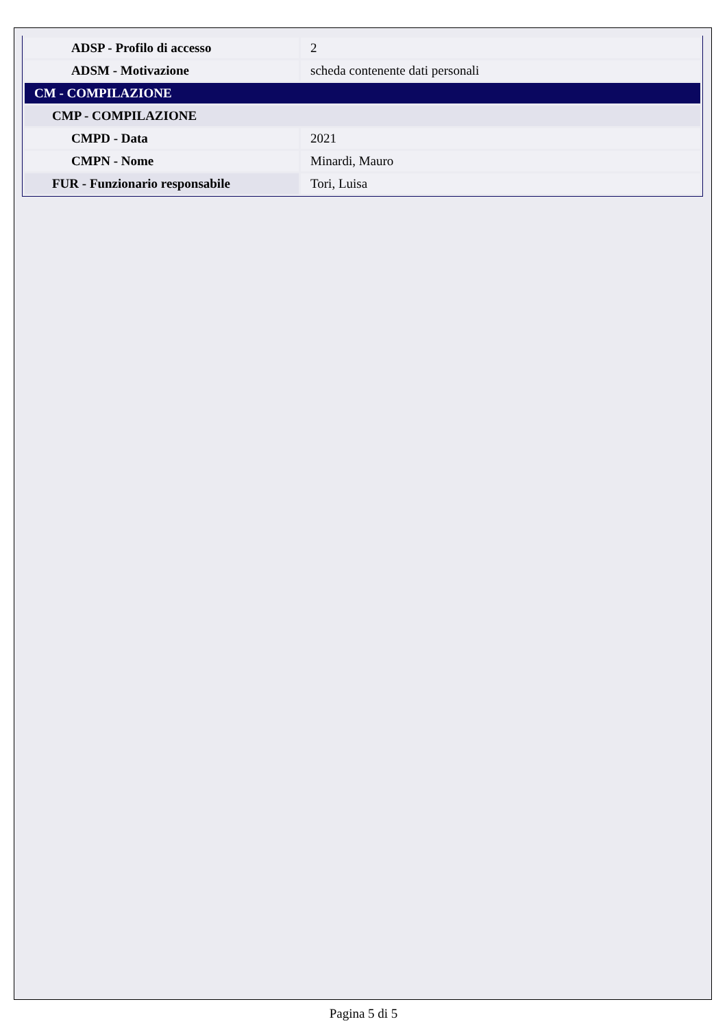| ADSP - Profilo di accesso | 2 |
| ADSM - Motivazione | scheda contenente dati personali |
| CM - COMPILAZIONE | |
| CMP - COMPILAZIONE | |
| CMPD - Data | 2021 |
| CMPN - Nome | Minardi, Mauro |
| FUR - Funzionario responsabile | Tori, Luisa |
Pagina 5 di 5